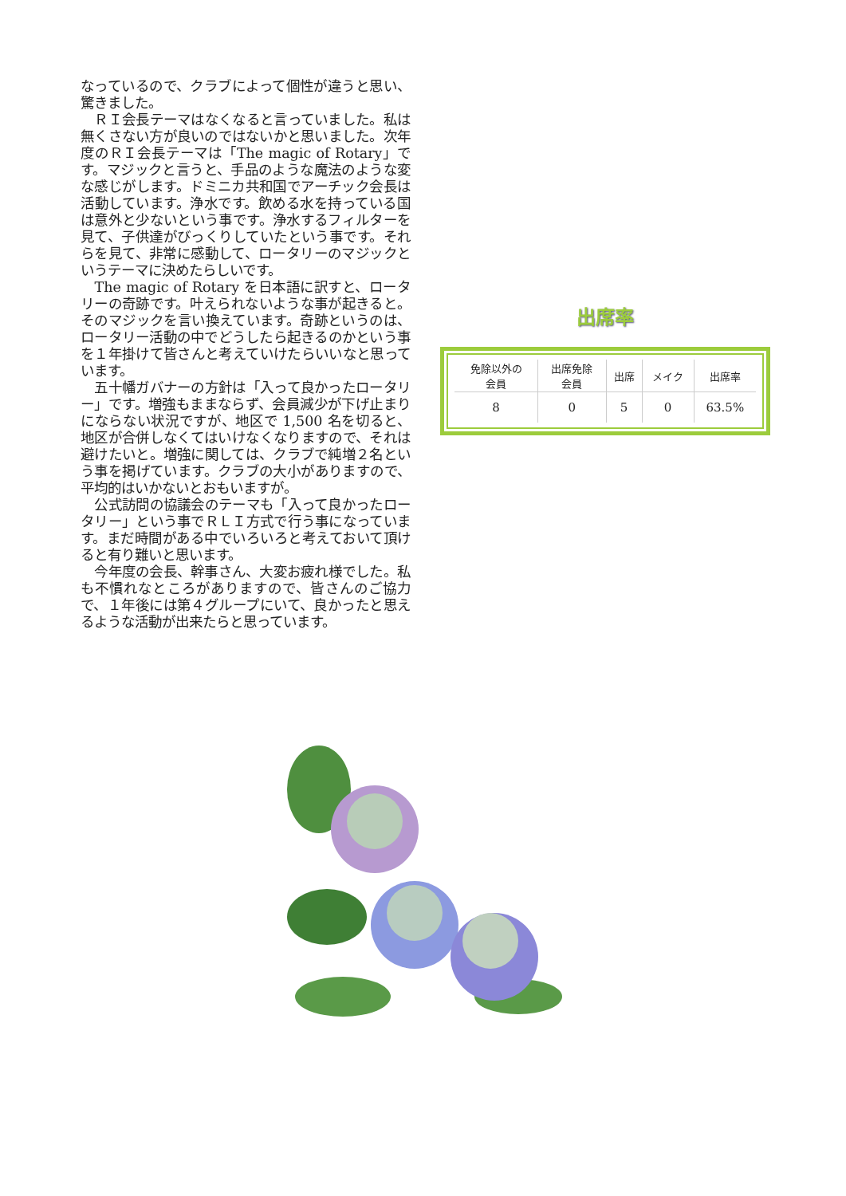なっているので、クラブによって個性が違うと思い、驚きました。
　ＲＩ会長テーマはなくなると言っていました。私は無くさない方が良いのではないかと思いました。次年度のＲＩ会長テーマは「The magic of Rotary」です。マジックと言うと、手品のような魔法のような変な感じがします。ドミニカ共和国でアーチック会長は活動しています。浄水です。飲める水を持っている国は意外と少ないという事です。浄水するフィルターを見て、子供達がびっくりしていたという事です。それらを見て、非常に感動して、ロータリーのマジックというテーマに決めたらしいです。
　The magic of Rotary を日本語に訳すと、ロータリーの奇跡です。叶えられないような事が起きると。そのマジックを言い換えています。奇跡というのは、ロータリー活動の中でどうしたら起きるのかという事を１年掛けて皆さんと考えていけたらいいなと思っています。
　五十幡ガバナーの方針は「入って良かったロータリー」です。増強もままならず、会員減少が下げ止まりにならない状況ですが、地区で 1,500 名を切ると、地区が合併しなくてはいけなくなりますので、それは避けたいと。増強に関しては、クラブで純増２名という事を掲げています。クラブの大小がありますので、平均的はいかないとおもいますが。
　公式訪問の協議会のテーマも「入って良かったロータリー」という事でＲＬＩ方式で行う事になっています。まだ時間がある中でいろいろと考えておいて頂けると有り難いと思います。
　今年度の会長、幹事さん、大変お疲れ様でした。私も不慣れなところがありますので、皆さんのご協力で、１年後には第４グループにいて、良かったと思えるような活動が出来たらと思っています。
出席率
| 免除以外の 会員 | 出席免除 会員 | 出席 | メイク | 出席率 |
| --- | --- | --- | --- | --- |
| 8 | 0 | 5 | 0 | 63.5% |